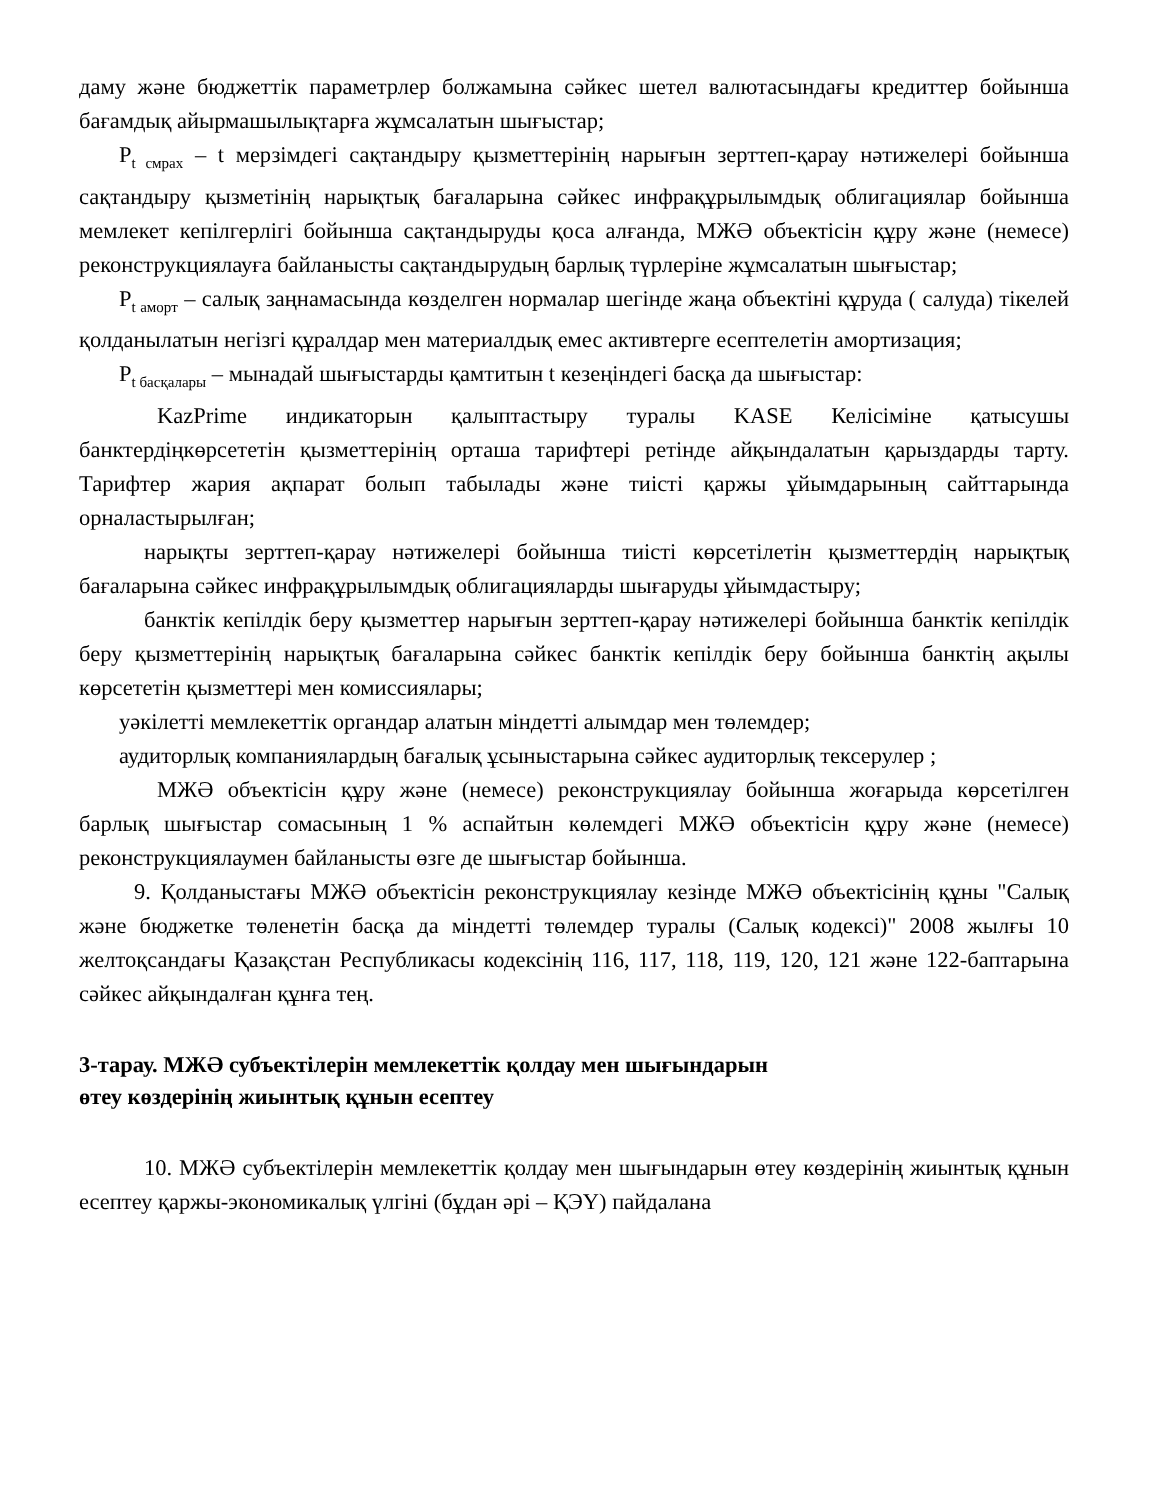даму және бюджеттік параметрлер болжамына сәйкес шетел валютасындағы кредиттер бойынша бағамдық айырмашылықтарға жұмсалатын шығыстар;
P<sub>t смрах</sub> – t мерзімдегі сақтандыру қызметтерінің нарығын зерттеп-қарау нәтижелері бойынша сақтандыру қызметінің нарықтық бағаларына сәйкес инфрақұрылымдық облигациялар бойынша мемлекет кепілгерлігі бойынша сақтандыруды қоса алғанда, МЖӘ объектісін құру және (немесе) реконструкциялауға байланысты сақтандырудың барлық түрлеріне жұмсалатын шығыстар;
P<sub>t аморт</sub> – салық заңнамасында көзделген нормалар шегінде жаңа объектіні құруда ( салуда) тікелей қолданылатын негізгі құралдар мен материалдық емес активтерге есептелетін амортизация;
P<sub>t басқалары</sub> – мынадай шығыстарды қамтитын t кезеңіндегі басқа да шығыстар:
KazPrime индикаторын қалыптастыру туралы KASE Келісіміне қатысушы банктердіңкөрсететін қызметтерінің орташа тарифтері ретінде айқындалатын қарыздарды тарту. Тарифтер жария ақпарат болып табылады және тиісті қаржы ұйымдарының сайттарында орналастырылған;
нарықты зерттеп-қарау нәтижелері бойынша тиісті көрсетілетін қызметтердің нарықтық бағаларына сәйкес инфрақұрылымдық облигацияларды шығаруды ұйымдастыру;
банктік кепілдік беру қызметтер нарығын зерттеп-қарау нәтижелері бойынша банктік кепілдік беру қызметтерінің нарықтық бағаларына сәйкес банктік кепілдік беру бойынша банктің ақылы көрсететін қызметтері мен комиссиялары;
уәкілетті мемлекеттік органдар алатын міндетті алымдар мен төлемдер;
аудиторлық компаниялардың бағалық ұсыныстарына сәйкес аудиторлық тексерулер ;
МЖӘ объектісін құру және (немесе) реконструкциялау бойынша жоғарыда көрсетілген барлық шығыстар сомасының 1 % аспайтын көлемдегі МЖӘ объектісін құру және (немесе) реконструкциялаумен байланысты өзге де шығыстар бойынша.
9. Қолданыстағы МЖӘ объектісін реконструкциялау кезінде МЖӘ объектісінің құны "Салық және бюджетке төленетін басқа да міндетті төлемдер туралы (Салық кодексі)" 2008 жылғы 10 желтоқсандағы Қазақстан Республикасы кодексінің 116, 117, 118, 119, 120, 121 және 122-баптарына сәйкес айқындалған құнға тең.
3-тарау. МЖӘ субъектілерін мемлекеттік қолдау мен шығындарын
өтеу көздерінің жиынтық құнын есептеу
10. МЖӘ субъектілерін мемлекеттік қолдау мен шығындарын өтеу көздерінің жиынтық құнын есептеу қаржы-экономикалық үлгіні (бұдан әрі – ҚЭҮ) пайдалана